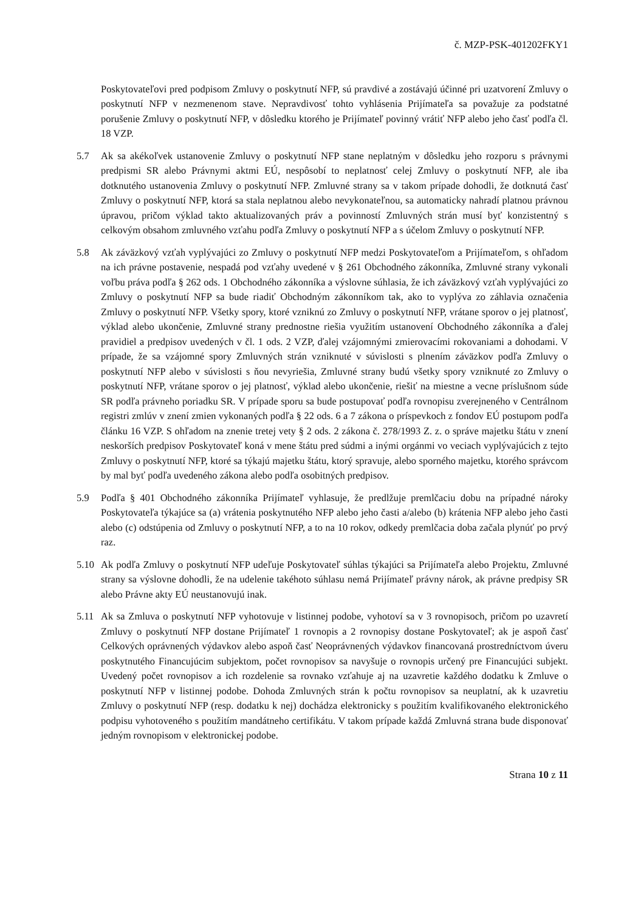č. MZP-PSK-401202FKY1
Poskytovateľovi pred podpisom Zmluvy o poskytnutí NFP, sú pravdivé a zostávajú účinné pri uzatvorení Zmluvy o poskytnutí NFP v nezmenenom stave. Nepravdivosť tohto vyhlásenia Prijímateľa sa považuje za podstatné porušenie Zmluvy o poskytnutí NFP, v dôsledku ktorého je Prijímateľ povinný vrátiť NFP alebo jeho časť podľa čl. 18 VZP.
5.7 Ak sa akékoľvek ustanovenie Zmluvy o poskytnutí NFP stane neplatným v dôsledku jeho rozporu s právnymi predpismi SR alebo Právnymi aktmi EÚ, nespôsobí to neplatnosť celej Zmluvy o poskytnutí NFP, ale iba dotknutého ustanovenia Zmluvy o poskytnutí NFP. Zmluvné strany sa v takom prípade dohodli, že dotknutá časť Zmluvy o poskytnutí NFP, ktorá sa stala neplatnou alebo nevykonateľnou, sa automaticky nahradí platnou právnou úpravou, pričom výklad takto aktualizovaných práv a povinností Zmluvných strán musí byť konzistentný s celkovým obsahom zmluvného vzťahu podľa Zmluvy o poskytnutí NFP a s účelom Zmluvy o poskytnutí NFP.
5.8 Ak záväzkový vzťah vyplývajúci zo Zmluvy o poskytnutí NFP medzi Poskytovateľom a Prijímateľom, s ohľadom na ich právne postavenie, nespadá pod vzťahy uvedené v § 261 Obchodného zákonníka, Zmluvné strany vykonali voľbu práva podľa § 262 ods. 1 Obchodného zákonníka a výslovne súhlasia, že ich záväzkový vzťah vyplývajúci zo Zmluvy o poskytnutí NFP sa bude riadiť Obchodným zákonníkom tak, ako to vyplýva zo záhlavia označenia Zmluvy o poskytnutí NFP. Všetky spory, ktoré vzniknú zo Zmluvy o poskytnutí NFP, vrátane sporov o jej platnosť, výklad alebo ukončenie, Zmluvné strany prednostne riešia využitím ustanovení Obchodného zákonníka a ďalej pravidiel a predpisov uvedených v čl. 1 ods. 2 VZP, ďalej vzájomnými zmierovacími rokovaniami a dohodami. V prípade, že sa vzájomné spory Zmluvných strán vzniknuté v súvislosti s plnením záväzkov podľa Zmluvy o poskytnutí NFP alebo v súvislosti s ňou nevyriešia, Zmluvné strany budú všetky spory vzniknuté zo Zmluvy o poskytnutí NFP, vrátane sporov o jej platnosť, výklad alebo ukončenie, riešiť na miestne a vecne príslušnom súde SR podľa právneho poriadku SR. V prípade sporu sa bude postupovať podľa rovnopisu zverejneného v Centrálnom registri zmlúv v znení zmien vykonaných podľa § 22 ods. 6 a 7 zákona o príspevkoch z fondov EÚ postupom podľa článku 16 VZP. S ohľadom na znenie tretej vety § 2 ods. 2 zákona č. 278/1993 Z. z. o správe majetku štátu v znení neskorších predpisov Poskytovateľ koná v mene štátu pred súdmi a inými orgánmi vo veciach vyplývajúcich z tejto Zmluvy o poskytnutí NFP, ktoré sa týkajú majetku štátu, ktorý spravuje, alebo sporného majetku, ktorého správcom by mal byť podľa uvedeného zákona alebo podľa osobitných predpisov.
5.9 Podľa § 401 Obchodného zákonníka Prijímateľ vyhlasuje, že predlžuje premlčaciu dobu na prípadné nároky Poskytovateľa týkajúce sa (a) vrátenia poskytnutého NFP alebo jeho časti a/alebo (b) krátenia NFP alebo jeho časti alebo (c) odstúpenia od Zmluvy o poskytnutí NFP, a to na 10 rokov, odkedy premlčacia doba začala plynúť po prvý raz.
5.10 Ak podľa Zmluvy o poskytnutí NFP udeľuje Poskytovateľ súhlas týkajúci sa Prijímateľa alebo Projektu, Zmluvné strany sa výslovne dohodli, že na udelenie takéhoto súhlasu nemá Prijímateľ právny nárok, ak právne predpisy SR alebo Právne akty EÚ neustanovujú inak.
5.11 Ak sa Zmluva o poskytnutí NFP vyhotovuje v listinnej podobe, vyhotoví sa v 3 rovnopisoch, pričom po uzavretí Zmluvy o poskytnutí NFP dostane Prijímateľ 1 rovnopis a 2 rovnopisy dostane Poskytovateľ; ak je aspoň časť Celkových oprávnených výdavkov alebo aspoň časť Neoprávnených výdavkov financovaná prostredníctvom úveru poskytnutého Financujúcim subjektom, počet rovnopisov sa navyšuje o rovnopis určený pre Financujúci subjekt. Uvedený počet rovnopisov a ich rozdelenie sa rovnako vzťahuje aj na uzavretie každého dodatku k Zmluve o poskytnutí NFP v listinnej podobe. Dohoda Zmluvných strán k počtu rovnopisov sa neuplatní, ak k uzavretiu Zmluvy o poskytnutí NFP (resp. dodatku k nej) dochádza elektronicky s použitím kvalifikovaného elektronického podpisu vyhotoveného s použitím mandátneho certifikátu. V takom prípade každá Zmluvná strana bude disponovať jedným rovnopisom v elektronickej podobe.
Strana 10 z 11